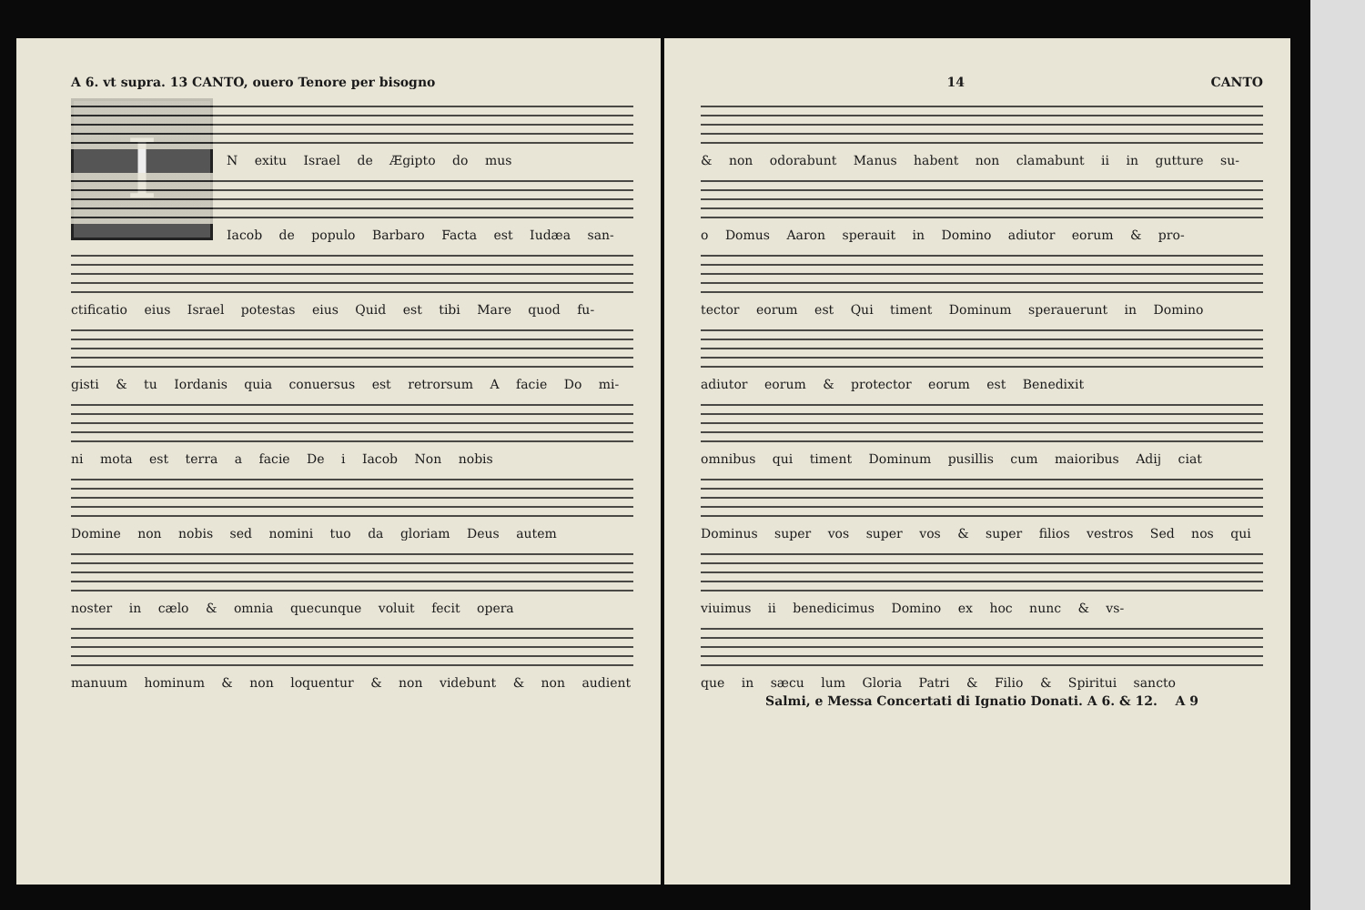A 6. vt supra. 13 CANTO, ouero Tenore per bisogno
I
N exitu Israel de Ægipto do mus
Iacob de populo Barbaro Facta est Iudæa san-
ctificatio eius Israel potestas eius Quid est tibi Mare quod fu-
gisti & tu Iordanis quia conuersus est retrorsum A facie Do mi-
ni mota est terra a facie De i Iacob Non nobis
Domine non nobis sed nomini tuo da gloriam Deus autem
noster in cælo & omnia quecunque voluit fecit opera
manuum hominum & non loquentur & non videbunt & non audient
14 CANTO
& non odorabunt Manus habent non clamabunt ii in gutture su-
o Domus Aaron sperauit in Domino adiutor eorum & pro-
tector eorum est Qui timent Dominum sperauerunt in Domino
adiutor eorum & protector eorum est Benedixit
omnibus qui timent Dominum pusillis cum maioribus Adij ciat
Dominus super vos super vos & super filios vestros Sed nos qui
viuimus ii benedicimus Domino ex hoc nunc & vs-
que in sæcu lum Gloria Patri & Filio & Spiritui sancto
Salmi, e Messa Concertati di Ignatio Donati. A 6. & 12. A 9